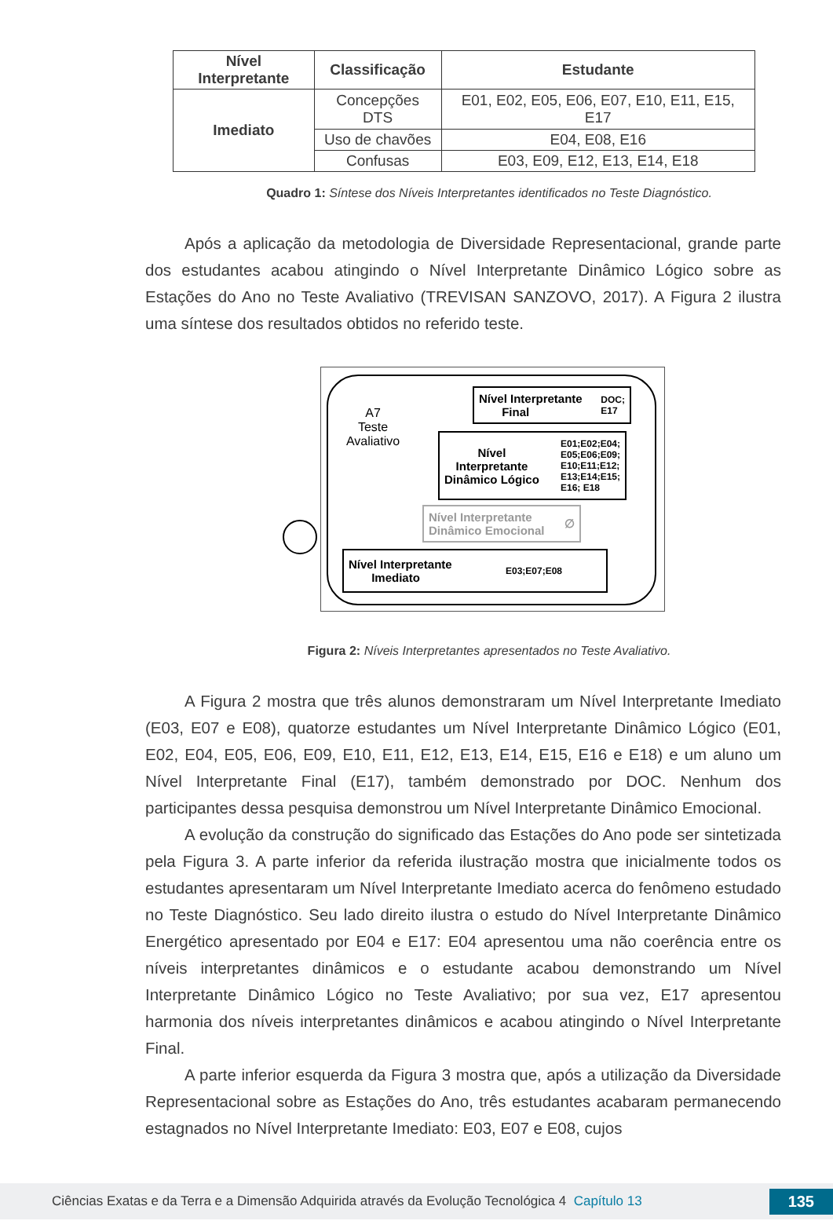| Nível Interpretante | Classificação | Estudante |
| --- | --- | --- |
| Imediato | Concepções DTS | E01, E02, E05, E06, E07, E10, E11, E15, E17 |
| | Uso de chavões | E04, E08, E16 |
| | Confusas | E03, E09, E12, E13, E14, E18 |
Quadro 1: Síntese dos Níveis Interpretantes identificados no Teste Diagnóstico.
Após a aplicação da metodologia de Diversidade Representacional, grande parte dos estudantes acabou atingindo o Nível Interpretante Dinâmico Lógico sobre as Estações do Ano no Teste Avaliativo (TREVISAN SANZOVO, 2017). A Figura 2 ilustra uma síntese dos resultados obtidos no referido teste.
A7
Teste
Avaliativo
Nível Interpretante
Final DOC;
E17
Nível
Interpretante
Dinâmico Lógico E01;E02;E04;
E05;E06;E09;
E10;E11;E12;
E13;E14;E15;
E16; E18
Nível Interpretante
Dinâmico Emocional ∅
Nível Interpretante
Imediato E03;E07;E08
Figura 2: Níveis Interpretantes apresentados no Teste Avaliativo.
A Figura 2 mostra que três alunos demonstraram um Nível Interpretante Imediato (E03, E07 e E08), quatorze estudantes um Nível Interpretante Dinâmico Lógico (E01, E02, E04, E05, E06, E09, E10, E11, E12, E13, E14, E15, E16 e E18) e um aluno um Nível Interpretante Final (E17), também demonstrado por DOC. Nenhum dos participantes dessa pesquisa demonstrou um Nível Interpretante Dinâmico Emocional.
A evolução da construção do significado das Estações do Ano pode ser sintetizada pela Figura 3. A parte inferior da referida ilustração mostra que inicialmente todos os estudantes apresentaram um Nível Interpretante Imediato acerca do fenômeno estudado no Teste Diagnóstico. Seu lado direito ilustra o estudo do Nível Interpretante Dinâmico Energético apresentado por E04 e E17: E04 apresentou uma não coerência entre os níveis interpretantes dinâmicos e o estudante acabou demonstrando um Nível Interpretante Dinâmico Lógico no Teste Avaliativo; por sua vez, E17 apresentou harmonia dos níveis interpretantes dinâmicos e acabou atingindo o Nível Interpretante Final.
A parte inferior esquerda da Figura 3 mostra que, após a utilização da Diversidade Representacional sobre as Estações do Ano, três estudantes acabaram permanecendo estagnados no Nível Interpretante Imediato: E03, E07 e E08, cujos
Ciências Exatas e da Terra e a Dimensão Adquirida através da Evolução Tecnológica 4 Capítulo 13 135